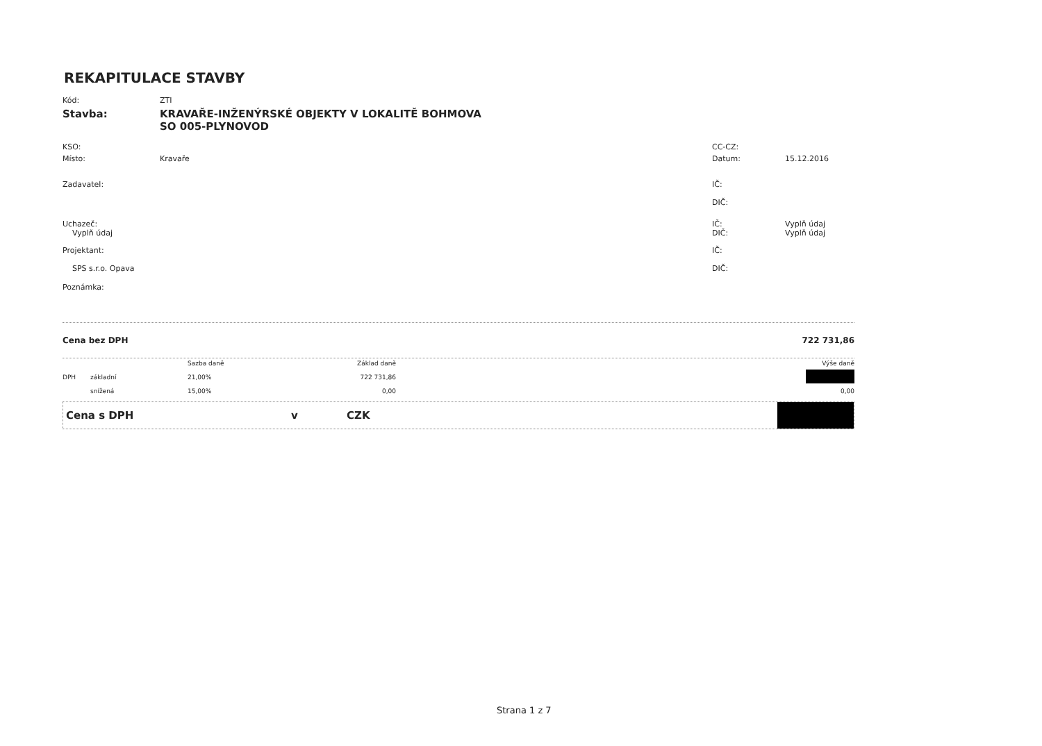REKAPITULACE STAVBY
Kód: ZTI
Stavba: KRAVAŘE-INŽENÝRSKÉ OBJEKTY V LOKALITĚ BOHMOVA
SO 005-PLYNOVOD
KSO: CC-CZ:
Místo: Kravaře Datum: 15.12.2016
Zadavatel: IČ:
DIČ:
Uchazeč:
Vyplň údaj
IČ:
DIČ:
Vyplň údaj
Vyplň údaj
Projektant:
SPS s.r.o. Opava
IČ:
DIČ:
Poznámka:
Cena bez DPH 722 731,86
| | | Sazba daně | Základ daně | Výše daně |
| DPH | základní | 21,00% | 722 731,86 | |
| | snížená | 15,00% | 0,00 | 0,00 |
Cena s DPH
v CZK
Strana 1 z 7